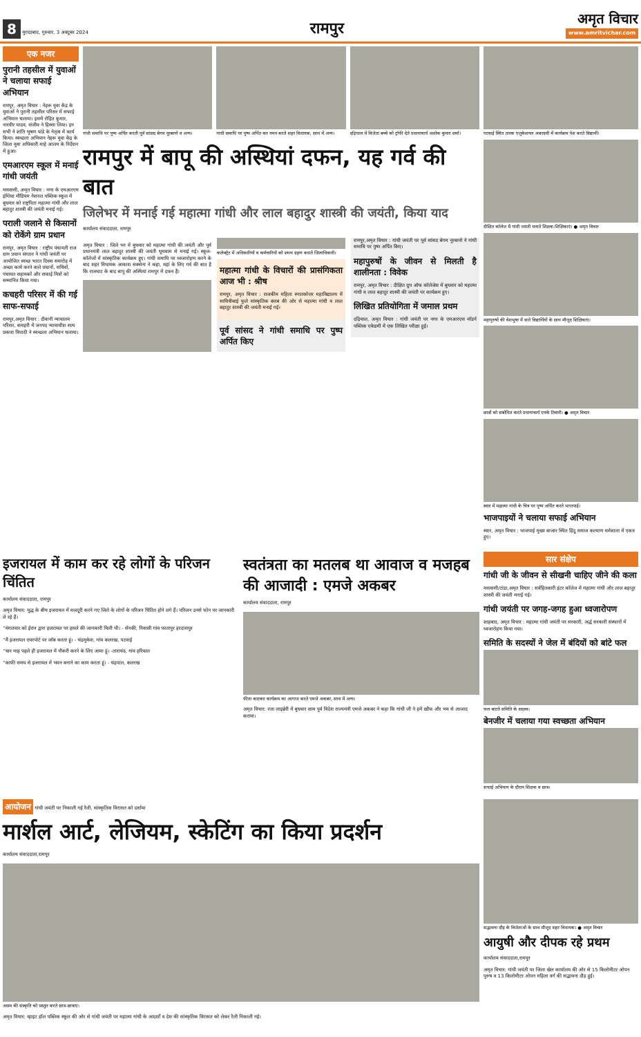8 मुरादाबाद, गुरुवार, 3 अक्टूबर 2024
रामपुर
अमृत विचार
www.amritvichar.com
एक नजर
पुरानी तहसील में युवाओं ने चलाया सफाई अभियान
रामपुर, अमृत विचार : नेहरू युवा केंद्र के युवाओं ने पुरानी तहसील परिसर में सफाई अभियान चलाया। इसमें रोहित कुमार, नारवीर यादव, संजीव ने हिस्सा लिया। इन सभी ने शांति भूषण पांडे के नेतृत्व में कार्य किया। स्वच्छता अभियान नेहरू युवा केंद्र के जिला युवा अधिकारी माहे आलम के निर्देशन में हुआ।
एमआरएम स्कूल में मनाई गांधी जयंती
मसवासी, अमृत विचार : नगर के एमआरएम इंग्लिश मीडियम नेशनल पब्लिक स्कूल में बुधवार को राष्ट्रपिता महात्मा गांधी और लाल बहादुर शास्त्री की जयंती मनाई गई।
पराली जलाने से किसानों को रोकेंगे ग्राम प्रधान
रामपुर, अमृत विचार : राष्ट्रीय पंचायती राज ग्राम प्रधान संगठन ने गांधी जयंती पर आयोजित स्वच्छ भारत दिवस समारोह में अच्छा कार्य करने वाले प्रधानों, सचिवों, पंचायत सहायकों और सफाई मित्रों को सम्मानित किया गया।
कचहरी परिसर में की गई साफ-सफाई
रामपुर,अमृत विचार : दीवानी न्यायालय परिसर, कचहरी में जनपद न्यायाधीश सत्य प्रकाश त्रिपाठी ने स्वच्छता अभियान चलाया।
गांधी समाधि पर पुष्प अर्पित करती पूर्व सांसद बेगम नूरबानो व अन्य।
गांधी समाधि पर पुष्प अर्पित कर नमन करते शहर विधायक, साथ में अन्य।
दढ़ियाल में विजेता बच्चे को ट्रॉफी देते प्रधानाचार्य अशोक कुमार शर्मा।
रामपुर में बापू की अस्थियां दफन, यह गर्व की बात
जिलेभर में मनाई गई महात्मा गांधी और लाल बहादुर शास्त्री की जयंती, किया याद
कार्यालय संवाददाता, रामपुर
अमृत विचार : जिले भर में बुधवार को महात्मा गांधी की जयंती और पूर्व प्रधानमंत्री लाल बहादुर शास्त्री की जयंती धूमधाम से मनाई गई। स्कूल-कॉलेजों में सांस्कृतिक कार्यक्रम हुए। गांधी समाधि पर ध्वजारोहण करने के बाद शहर विधायक आकाश सक्सेना ने कहा, यहां के लिए गर्व की बात है कि राजघाट के बाद बापू की अस्थियां रामपुर में दफन हैं।
कलेक्ट्रेट में अधिकारियों व कर्मचारियों को शपथ ग्रहण कराते जिलाधिकारी।
महात्मा गांधी के विचारों की प्रासंगिकता आज भी : श्रीष
रामपुर, अमृत विचार : राजकीय महिला स्नातकोत्तर महाविद्यालय में सावित्रीबाई फुले सांस्कृतिक क्लब की ओर से महात्मा गांधी व लाल बहादुर शास्त्री की जयंती मनाई गई।
पूर्व सांसद ने गांधी समाधि पर पुष्प अर्पित किए
रामपुर,अमृत विचार : गांधी जयंती पर पूर्व सांसद बेगम नूरबानो ने गांधी समाधि पर पुष्प अर्पित किए।
महापुरुषों के जीवन से मिलती है शालीनता : विवेक
रामपुर, अमृत विचार : दीक्षित ग्रुप ऑफ कॉलेजेस में बुधवार को महात्मा गांधी व लाल बहादुर शास्त्री की जयंती पर कार्यक्रम हुए।
लिखित प्रतियोगिता में जमाल प्रथम
दढ़ियाल, अमृत विचार : गांधी जयंती पर नगर के एमआरएस मॉडर्न पब्लिक एकेडमी में एक लिखित परीक्षा हुई।
पटवाई स्थित तारक एजुकेशनल अकादमी में कार्यक्रम पेश करते विद्यार्थी।
दीक्षित कॉलेज में गांधी जयंती मनाते शिक्षक-शिक्षिकाएं। ● अमृत विचार
महापुरुषों की वेशभूषा में सजे विद्यार्थियों के साथ मौजूद शिक्षिकाएं।
छात्रों को संबोधित करते प्रधानाचार्य एनके तिवारी। ● अमृत विचार
स्वार में महात्मा गांधी के चित्र पर पुष्प अर्पित करते भाजपाई।
भाजपाइयों ने चलाया सफाई अभियान
स्वार, अमृत विचार : भाजपाई मुख्य बाजार स्थित हिंदू समाज कल्याण धर्मशाला में एकत्र हुए।
इजरायल में काम कर रहे लोगों के परिजन चिंतित
कार्यालय संवाददाता, रामपुर
अमृत विचार: युद्ध के बीच इजरायल में मजदूरी करने गए जिले के लोगों के परिजन चिंतित होने लगे हैं। परिजन उनसे फोन पर जानकारी ले रहे हैं।
“मंगलवार को ईरान द्वारा इजरायल पर हमले की जानकारी मिली थी। - सेनकी, निवासी गांव परतापुर हरदासपुर
“मैं इजरायल एयरपोर्ट पर जॉब करता हूं। - चंद्रमुकेश, गांव कलरख, पटवाई
“चार माह पहले ही इजरायल में नौकरी करने के लिए आया हूं। -ताराचंद, गांव हरियाल
“काफी समय से इजरायल में भवन बनाने का काम करता हूं। - चंद्रपाल, कलरख
स्वतंत्रता का मतलब था आवाज व मजहब की आजादी : एमजे अकबर
कार्यालय संवाददाता, रामपुर
फीता काटकर कार्यक्रम का आगाज करते एमजे अकबर, साथ में अन्य।
अमृत विचार: रजा लाइब्रेरी में बुधवार शाम पूर्व विदेश राज्यमंत्री एमजे अकबर ने कहा कि गांधी जी ने हमें खौफ और भय से आजाद कराया।
सार संक्षेप
गांधी जी के जीवन से सीखनी चाहिए जीने की कला
मसवासी/टांडा,अमृत विचार : सर्वहितकारी इंटर कॉलेज में महात्मा गांधी और लाल बहादुर शास्त्री की जयंती मनाई गई।
गांधी जयंती पर जगह-जगह हुआ ध्वजारोपण
शाहबाद, अमृत विचार : महात्मा गांधी जयंती पर सरकारी, अर्द्ध सरकारी संस्थानों में ध्वजारोहण किया गया।
समिति के सदस्यों ने जेल में बंदियों को बांटे फल
फल बांटते समिति के सदस्य।
बेनजीर में चलाया गया स्वच्छता अभियान
सफाई अभियान के दौरान शिक्षक व छात्र।
आयोजन गांधी जयंती पर निकाली गई रैली, सांस्कृतिक विरासत को दर्शाया
मार्शल आर्ट, लेजियम, स्केटिंग का किया प्रदर्शन
कार्यालय संवाददाता,रामपुर
असम की संस्कृति को प्रस्तुत करते छात्र-छात्राएं।
अमृत विचार: व्हाइट हॉल पब्लिक स्कूल की ओर से गांधी जयंती पर महात्मा गांधी के आदर्शों व देश की सांस्कृतिक विरासत को लेकर रैली निकाली गई।
सद्भावना दौड़ के विजेताओं के साथ मौजूद शहर विधायक। ● अमृत विचार
आयुषी और दीपक रहे प्रथम
कार्यालय संवाददाता,रामपुर
अमृत विचार: गांधी जयंती पर जिला खेल कार्यालय की ओर से 15 किलोमीटर ओपन पुरुष व 13 किलोमीटर ओपन महिला वर्ग की सद्भावना दौड़ हुई।